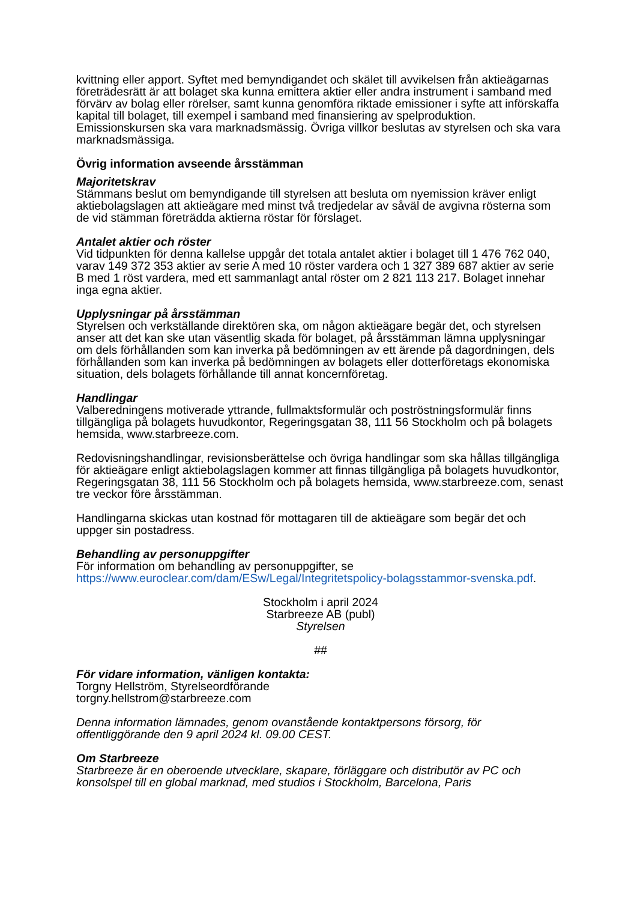kvittning eller apport. Syftet med bemyndigandet och skälet till avvikelsen från aktieägarnas företrädesrätt är att bolaget ska kunna emittera aktier eller andra instrument i samband med förvärv av bolag eller rörelser, samt kunna genomföra riktade emissioner i syfte att införskaffa kapital till bolaget, till exempel i samband med finansiering av spelproduktion. Emissionskursen ska vara marknadsmässig. Övriga villkor beslutas av styrelsen och ska vara marknadsmässiga.
Övrig information avseende årsstämman
Majoritetskrav
Stämmans beslut om bemyndigande till styrelsen att besluta om nyemission kräver enligt aktiebolagslagen att aktieägare med minst två tredjedelar av såväl de avgivna rösterna som de vid stämman företrädda aktierna röstar för förslaget.
Antalet aktier och röster
Vid tidpunkten för denna kallelse uppgår det totala antalet aktier i bolaget till 1 476 762 040, varav 149 372 353 aktier av serie A med 10 röster vardera och 1 327 389 687 aktier av serie B med 1 röst vardera, med ett sammanlagt antal röster om 2 821 113 217. Bolaget innehar inga egna aktier.
Upplysningar på årsstämman
Styrelsen och verkställande direktören ska, om någon aktieägare begär det, och styrelsen anser att det kan ske utan väsentlig skada för bolaget, på årsstämman lämna upplysningar om dels förhållanden som kan inverka på bedömningen av ett ärende på dagordningen, dels förhållanden som kan inverka på bedömningen av bolagets eller dotterföretags ekonomiska situation, dels bolagets förhållande till annat koncernföretag.
Handlingar
Valberedningens motiverade yttrande, fullmaktsformulär och poströstningsformulär finns tillgängliga på bolagets huvudkontor, Regeringsgatan 38, 111 56 Stockholm och på bolagets hemsida, www.starbreeze.com.
Redovisningshandlingar, revisionsberättelse och övriga handlingar som ska hållas tillgängliga för aktieägare enligt aktiebolagslagen kommer att finnas tillgängliga på bolagets huvudkontor, Regeringsgatan 38, 111 56 Stockholm och på bolagets hemsida, www.starbreeze.com, senast tre veckor före årsstämman.
Handlingarna skickas utan kostnad för mottagaren till de aktieägare som begär det och uppger sin postadress.
Behandling av personuppgifter
För information om behandling av personuppgifter, se https://www.euroclear.com/dam/ESw/Legal/Integritetspolicy-bolagsstammor-svenska.pdf.
Stockholm i april 2024
Starbreeze AB (publ)
Styrelsen
##
För vidare information, vänligen kontakta:
Torgny Hellström, Styrelseordförande
torgny.hellstrom@starbreeze.com
Denna information lämnades, genom ovanstående kontaktpersons försorg, för offentliggörande den 9 april 2024 kl. 09.00 CEST.
Om Starbreeze
Starbreeze är en oberoende utvecklare, skapare, förläggare och distributör av PC och konsolspel till en global marknad, med studios i Stockholm, Barcelona, Paris